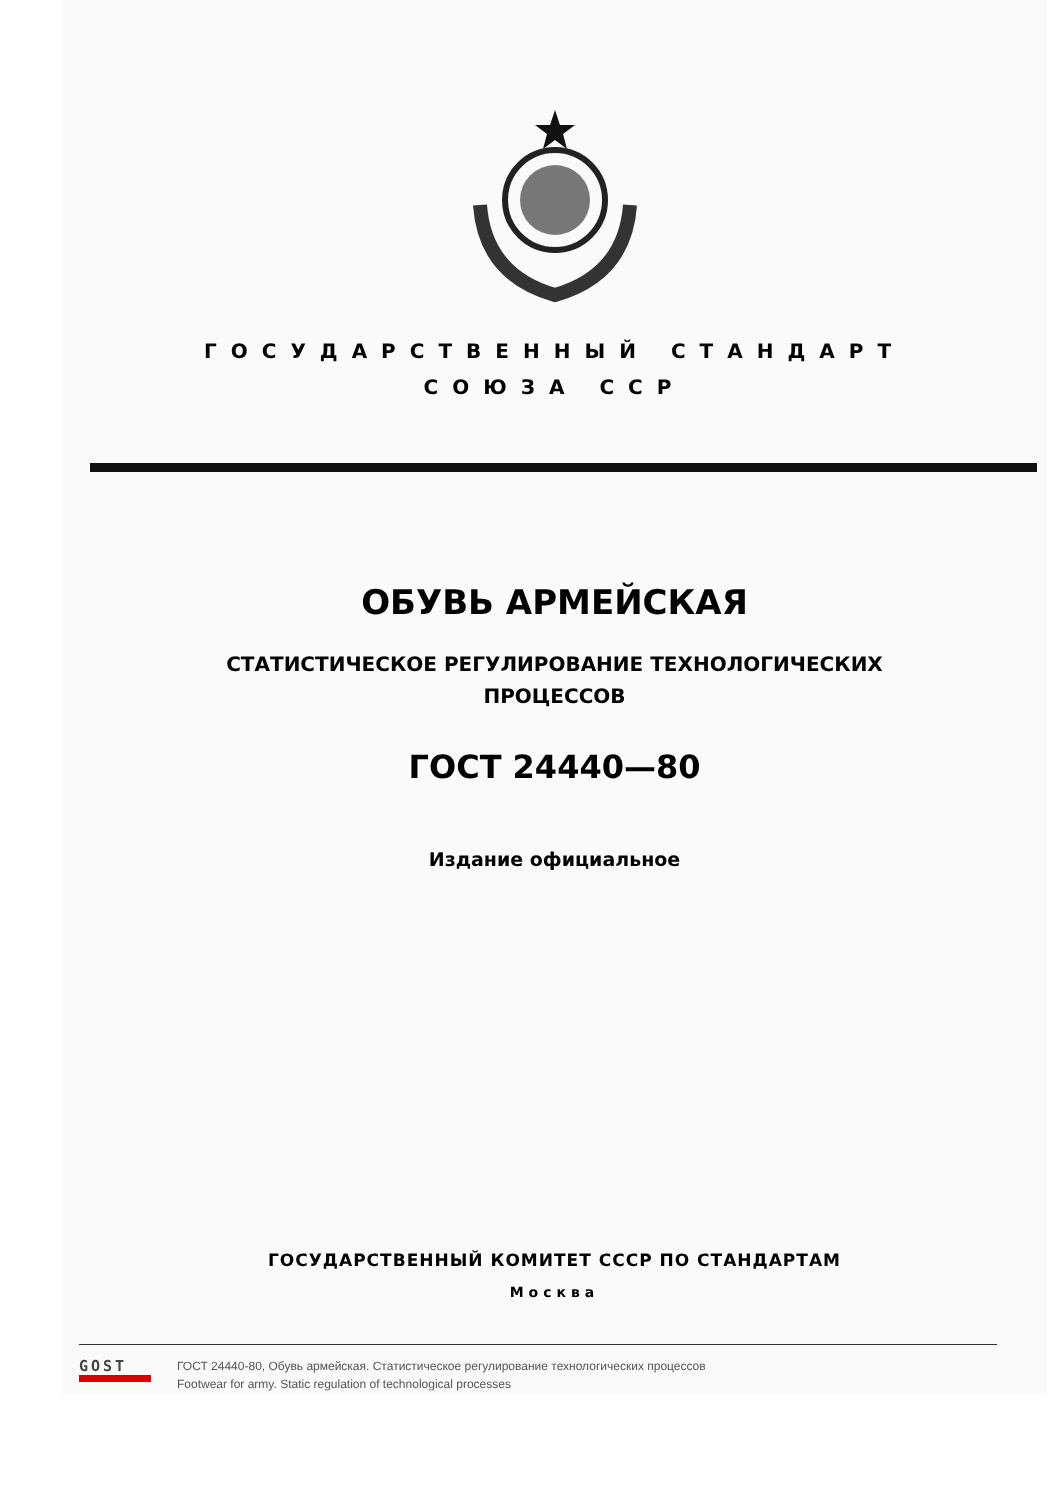ГОСУДАРСТВЕННЫЙ СТАНДАРТ
СОЮЗА ССР
ОБУВЬ АРМЕЙСКАЯ
СТАТИСТИЧЕСКОЕ РЕГУЛИРОВАНИЕ ТЕХНОЛОГИЧЕСКИХ
ПРОЦЕССОВ
ГОСТ 24440—80
Издание официальное
ГОСУДАРСТВЕННЫЙ КОМИТЕТ СССР ПО СТАНДАРТАМ
Москва
GOST
ГОСТ 24440-80, Обувь армейская. Статистическое регулирование технологических процессов
Footwear for army. Static regulation of technological processes